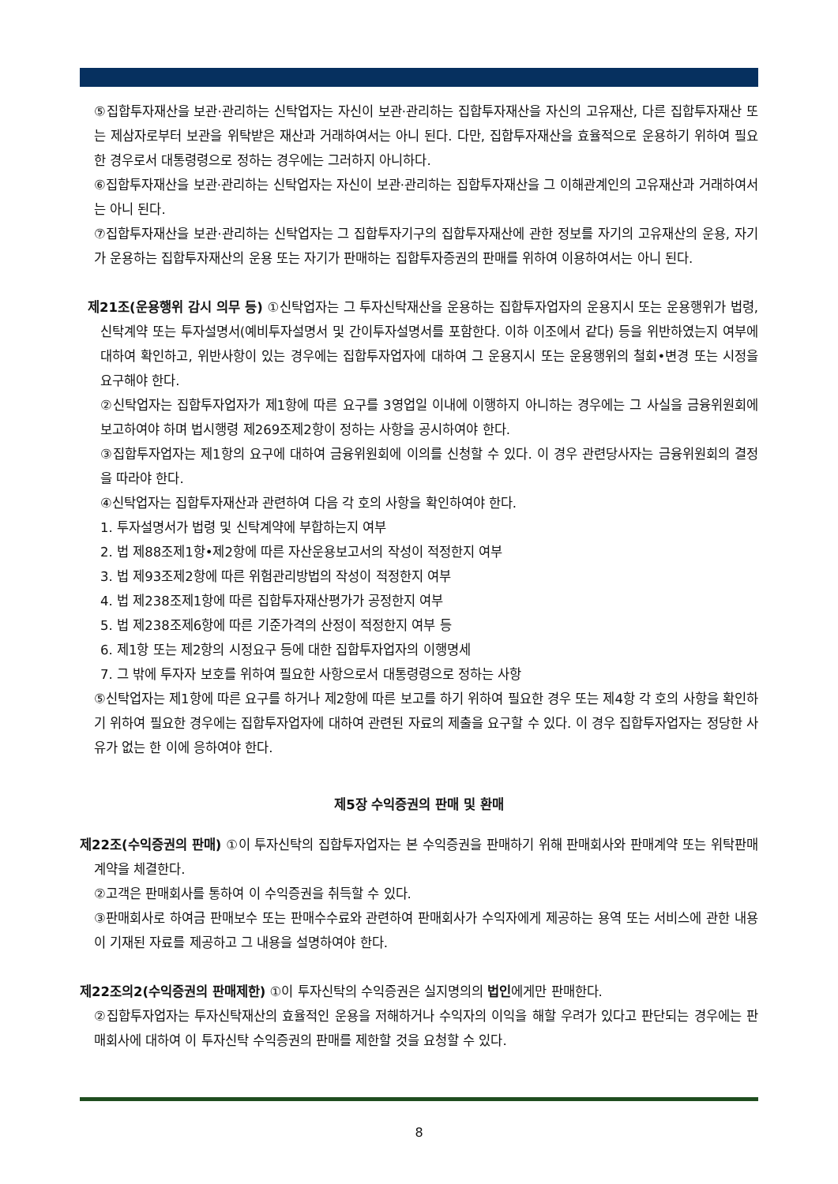⑤집합투자재산을 보관·관리하는 신탁업자는 자신이 보관·관리하는 집합투자재산을 자신의 고유재산, 다른 집합투자재산 또는 제삼자로부터 보관을 위탁받은 재산과 거래하여서는 아니 된다. 다만, 집합투자재산을 효율적으로 운용하기 위하여 필요한 경우로서 대통령령으로 정하는 경우에는 그러하지 아니하다.
⑥집합투자재산을 보관·관리하는 신탁업자는 자신이 보관·관리하는 집합투자재산을 그 이해관계인의 고유재산과 거래하여서는 아니 된다.
⑦집합투자재산을 보관·관리하는 신탁업자는 그 집합투자기구의 집합투자재산에 관한 정보를 자기의 고유재산의 운용, 자기가 운용하는 집합투자재산의 운용 또는 자기가 판매하는 집합투자증권의 판매를 위하여 이용하여서는 아니 된다.
제21조(운용행위 감시 의무 등) ①신탁업자는 그 투자신탁재산을 운용하는 집합투자업자의 운용지시 또는 운용행위가 법령, 신탁계약 또는 투자설명서(예비투자설명서 및 간이투자설명서를 포함한다. 이하 이조에서 같다) 등을 위반하였는지 여부에 대하여 확인하고, 위반사항이 있는 경우에는 집합투자업자에 대하여 그 운용지시 또는 운용행위의 철회•변경 또는 시정을 요구해야 한다.
②신탁업자는 집합투자업자가 제1항에 따른 요구를 3영업일 이내에 이행하지 아니하는 경우에는 그 사실을 금융위원회에 보고하여야 하며 법시행령 제269조제2항이 정하는 사항을 공시하여야 한다.
③집합투자업자는 제1항의 요구에 대하여 금융위원회에 이의를 신청할 수 있다. 이 경우 관련당사자는 금융위원회의 결정을 따라야 한다.
④신탁업자는 집합투자재산과 관련하여 다음 각 호의 사항을 확인하여야 한다.
1. 투자설명서가 법령 및 신탁계약에 부합하는지 여부
2. 법 제88조제1항•제2항에 따른 자산운용보고서의 작성이 적정한지 여부
3. 법 제93조제2항에 따른 위험관리방법의 작성이 적정한지 여부
4. 법 제238조제1항에 따른 집합투자재산평가가 공정한지 여부
5. 법 제238조제6항에 따른 기준가격의 산정이 적정한지 여부 등
6. 제1항 또는 제2항의 시정요구 등에 대한 집합투자업자의 이행명세
7. 그 밖에 투자자 보호를 위하여 필요한 사항으로서 대통령령으로 정하는 사항
⑤신탁업자는 제1항에 따른 요구를 하거나 제2항에 따른 보고를 하기 위하여 필요한 경우 또는 제4항 각 호의 사항을 확인하기 위하여 필요한 경우에는 집합투자업자에 대하여 관련된 자료의 제출을 요구할 수 있다. 이 경우 집합투자업자는 정당한 사유가 없는 한 이에 응하여야 한다.
제5장 수익증권의 판매 및 환매
제22조(수익증권의 판매) ①이 투자신탁의 집합투자업자는 본 수익증권을 판매하기 위해 판매회사와 판매계약 또는 위탁판매계약을 체결한다.
②고객은 판매회사를 통하여 이 수익증권을 취득할 수 있다.
③판매회사로 하여금 판매보수 또는 판매수수료와 관련하여 판매회사가 수익자에게 제공하는 용역 또는 서비스에 관한 내용이 기재된 자료를 제공하고 그 내용을 설명하여야 한다.
제22조의2(수익증권의 판매제한) ①이 투자신탁의 수익증권은 실지명의의 법인에게만 판매한다.
②집합투자업자는 투자신탁재산의 효율적인 운용을 저해하거나 수익자의 이익을 해할 우려가 있다고 판단되는 경우에는 판매회사에 대하여 이 투자신탁 수익증권의 판매를 제한할 것을 요청할 수 있다.
8